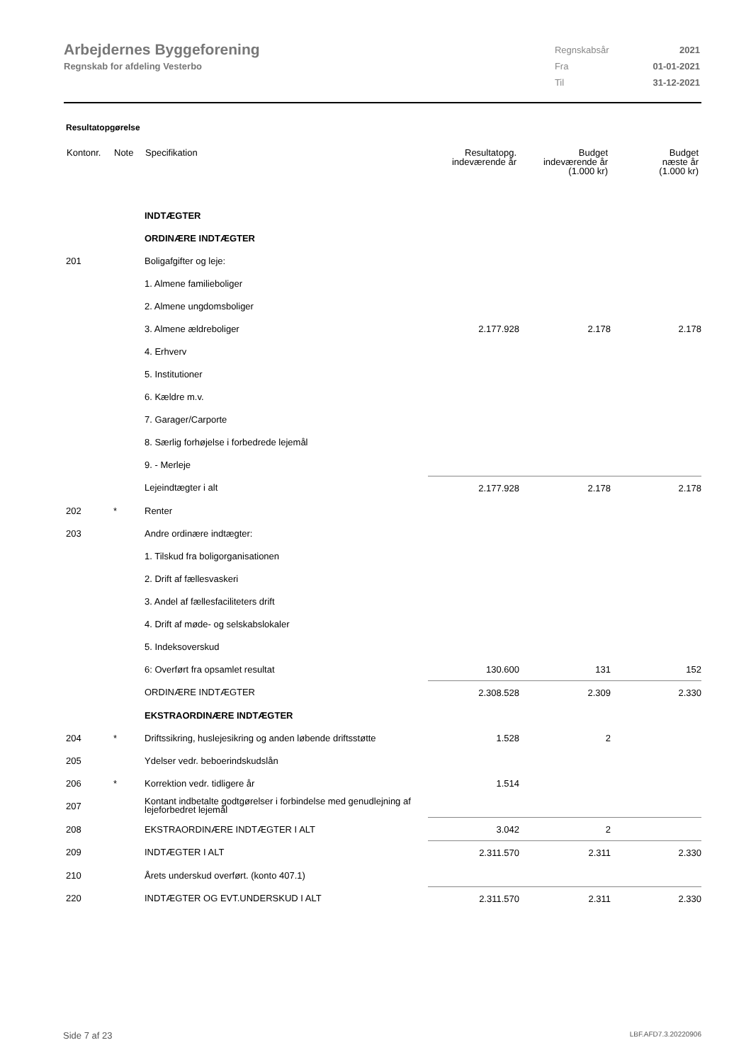Arbejdernes Byggeforening
Regnskab for afdeling Vesterbo
| Regnskabsår | 2021 |
| Fra | 01-01-2021 |
| Til | 31-12-2021 |
Resultatopgørelse
| Kontonr. | Note | Specifikation | Resultatopg. indeværende år | Budget indeværende år (1.000 kr) | Budget næste år (1.000 kr) |
| --- | --- | --- | --- | --- | --- |
| | | INDTÆGTER | | | |
| | | ORDINÆRE INDTÆGTER | | | |
| 201 | | Boligafgifter og leje: | | | |
| | | 1. Almene familieboliger | | | |
| | | 2. Almene ungdomsboliger | | | |
| | | 3. Almene ældreboliger | 2.177.928 | 2.178 | 2.178 |
| | | 4. Erhverv | | | |
| | | 5. Institutioner | | | |
| | | 6. Kældre m.v. | | | |
| | | 7. Garager/Carporte | | | |
| | | 8. Særlig forhøjelse i forbedrede lejemål | | | |
| | | 9. - Merleje | | | |
| | | Lejeindtægter i alt | 2.177.928 | 2.178 | 2.178 |
| 202 | * | Renter | | | |
| 203 | | Andre ordinære indtægter: | | | |
| | | 1. Tilskud fra boligorganisationen | | | |
| | | 2. Drift af fællesvaskeri | | | |
| | | 3. Andel af fællesfaciliteters drift | | | |
| | | 4. Drift af møde- og selskabslokaler | | | |
| | | 5. Indeksoverskud | | | |
| | | 6: Overført fra opsamlet resultat | 130.600 | 131 | 152 |
| | | ORDINÆRE INDTÆGTER | 2.308.528 | 2.309 | 2.330 |
| | | EKSTRAORDINÆRE INDTÆGTER | | | |
| 204 | * | Driftssikring, huslejesikring og anden løbende driftsstøtte | 1.528 | 2 | |
| 205 | | Ydelser vedr. beboerindskudslån | | | |
| 206 | * | Korrektion vedr. tidligere år | 1.514 | | |
| 207 | | Kontant indbetalte godtgørelser i forbindelse med genudlejning af lejeforbedret lejemål | | | |
| 208 | | EKSTRAORDINÆRE INDTÆGTER I ALT | 3.042 | 2 | |
| 209 | | INDTÆGTER I ALT | 2.311.570 | 2.311 | 2.330 |
| 210 | | Årets underskud overført. (konto 407.1) | | | |
| 220 | | INDTÆGTER OG EVT.UNDERSKUD I ALT | 2.311.570 | 2.311 | 2.330 |
Side 7 af 23 LBF.AFD7.3.20220906